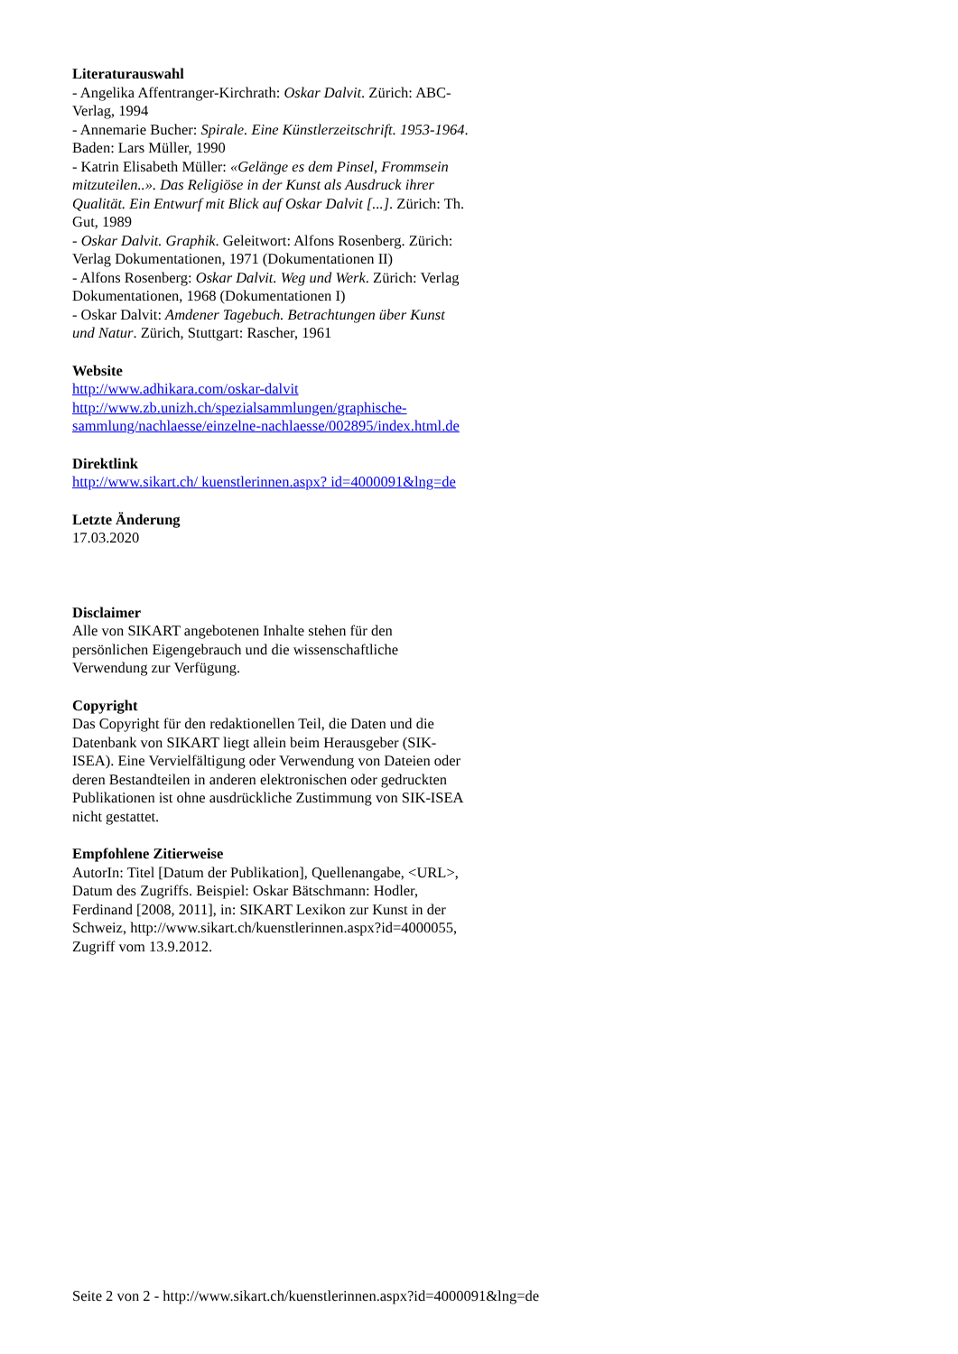Literaturauswahl
- Angelika Affentranger-Kirchrath: Oskar Dalvit. Zürich: ABC-Verlag, 1994
- Annemarie Bucher: Spirale. Eine Künstlerzeitschrift. 1953-1964. Baden: Lars Müller, 1990
- Katrin Elisabeth Müller: «Gelänge es dem Pinsel, Frommsein mitzuteilen..». Das Religiöse in der Kunst als Ausdruck ihrer Qualität. Ein Entwurf mit Blick auf Oskar Dalvit [...]. Zürich: Th. Gut, 1989
- Oskar Dalvit. Graphik. Geleitwort: Alfons Rosenberg. Zürich: Verlag Dokumentationen, 1971 (Dokumentationen II)
- Alfons Rosenberg: Oskar Dalvit. Weg und Werk. Zürich: Verlag Dokumentationen, 1968 (Dokumentationen I)
- Oskar Dalvit: Amdener Tagebuch. Betrachtungen über Kunst und Natur. Zürich, Stuttgart: Rascher, 1961
Website
http://www.adhikara.com/oskar-dalvit
http://www.zb.unizh.ch/spezialsammlungen/graphische-sammlung/nachlaesse/einzelne-nachlaesse/002895/index.html.de
Direktlink
http://www.sikart.ch/ kuenstlerinnen.aspx? id=4000091&lng=de
Letzte Änderung
17.03.2020
Disclaimer
Alle von SIKART angebotenen Inhalte stehen für den persönlichen Eigengebrauch und die wissenschaftliche Verwendung zur Verfügung.
Copyright
Das Copyright für den redaktionellen Teil, die Daten und die Datenbank von SIKART liegt allein beim Herausgeber (SIK-ISEA). Eine Vervielfältigung oder Verwendung von Dateien oder deren Bestandteilen in anderen elektronischen oder gedruckten Publikationen ist ohne ausdrückliche Zustimmung von SIK-ISEA nicht gestattet.
Empfohlene Zitierweise
AutorIn: Titel [Datum der Publikation], Quellenangabe, <URL>, Datum des Zugriffs. Beispiel: Oskar Bätschmann: Hodler, Ferdinand [2008, 2011], in: SIKART Lexikon zur Kunst in der Schweiz, http://www.sikart.ch/kuenstlerinnen.aspx?id=4000055, Zugriff vom 13.9.2012.
Seite 2 von 2 - http://www.sikart.ch/kuenstlerinnen.aspx?id=4000091&lng=de